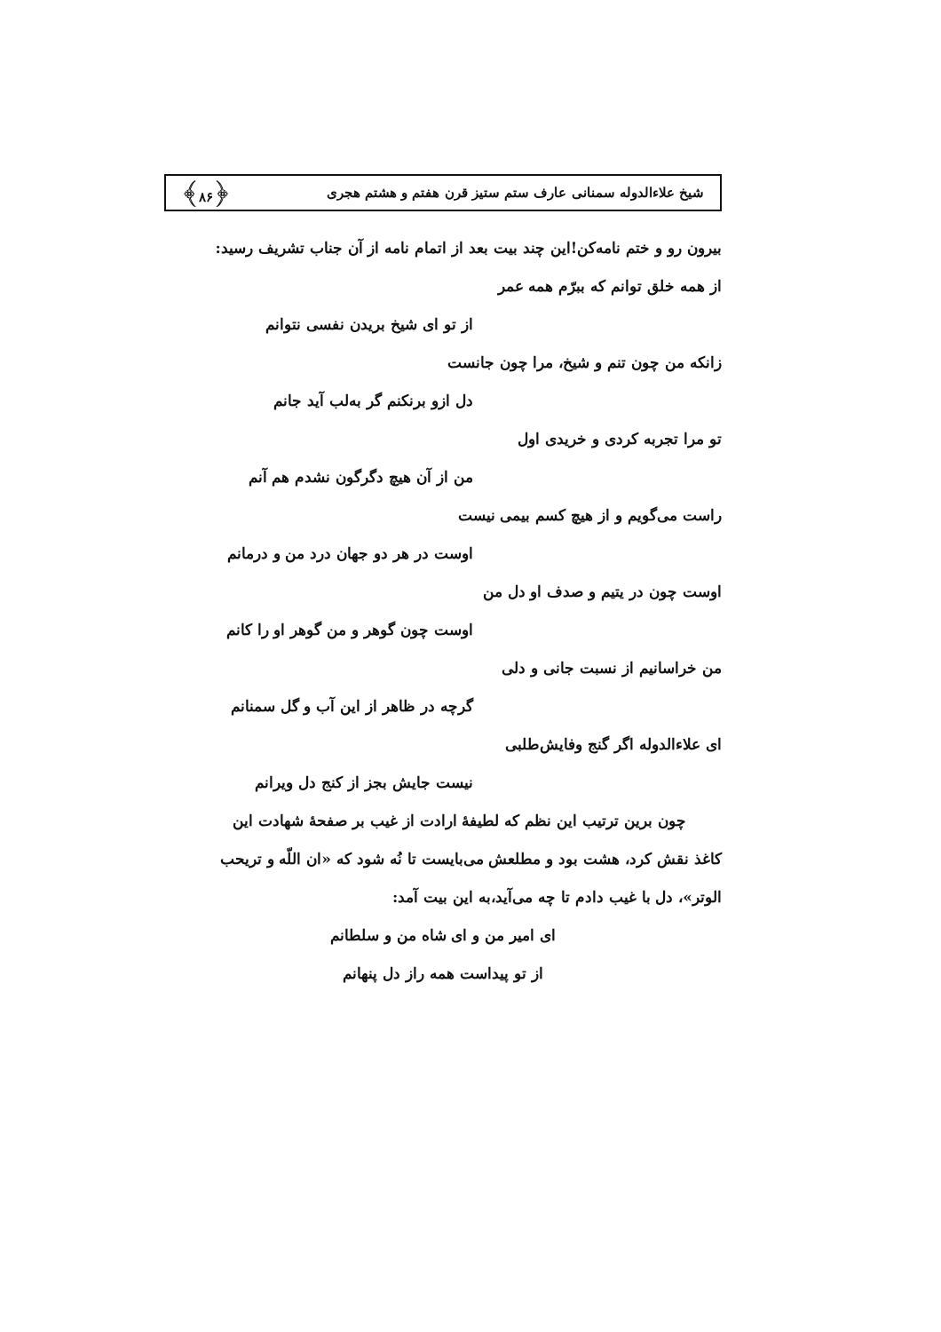شیخ علاءالدوله سمنانی عارف ستم ستیز قرن هفتم و هشتم هجری ﴿۸۶﴾
بیرون رو و ختم نامه‌کن!این چند بیت بعد از اتمام نامه از آن جناب تشریف رسید:
از همه خلق توانم که ببرّم همه عمر
از تو ای شیخ بریدن نفسی نتوانم
زانکه من چون تنم و شیخ، مرا چون جانست
دل ازو برنکنم گر به‌لب آید جانم
تو مرا تجربه کردی و خریدی اول
من از آن هیچ دگرگون نشدم هم آنم
راست می‌گویم و از هیچ کسم بیمی نیست
اوست در هر دو جهان درد من و درمانم
اوست چون در یتیم و صدف او دل من
اوست چون گوهر و من گوهر او را کانم
من خراسانیم از نسبت جانی و دلی
گرچه در ظاهر از این آب و گل سمنانم
ای علاءالدوله اگر گنج وفایش‌طلبی
نیست جایش بجز از کنج دل ویرانم
چون برین ترتیب این نظم که لطیفهٔ ارادت از غیب بر صفحهٔ شهادت این
کاغذ نقش کرد، هشت بود و مطلعش می‌بایست تا نُه شود که «ان اللّه و تریحب
الوتر»، دل با غیب دادم تا چه می‌آید،به این بیت آمد:
ای امیر من و ای شاه من و سلطانم
از تو پیداست همه راز دل پنهانم